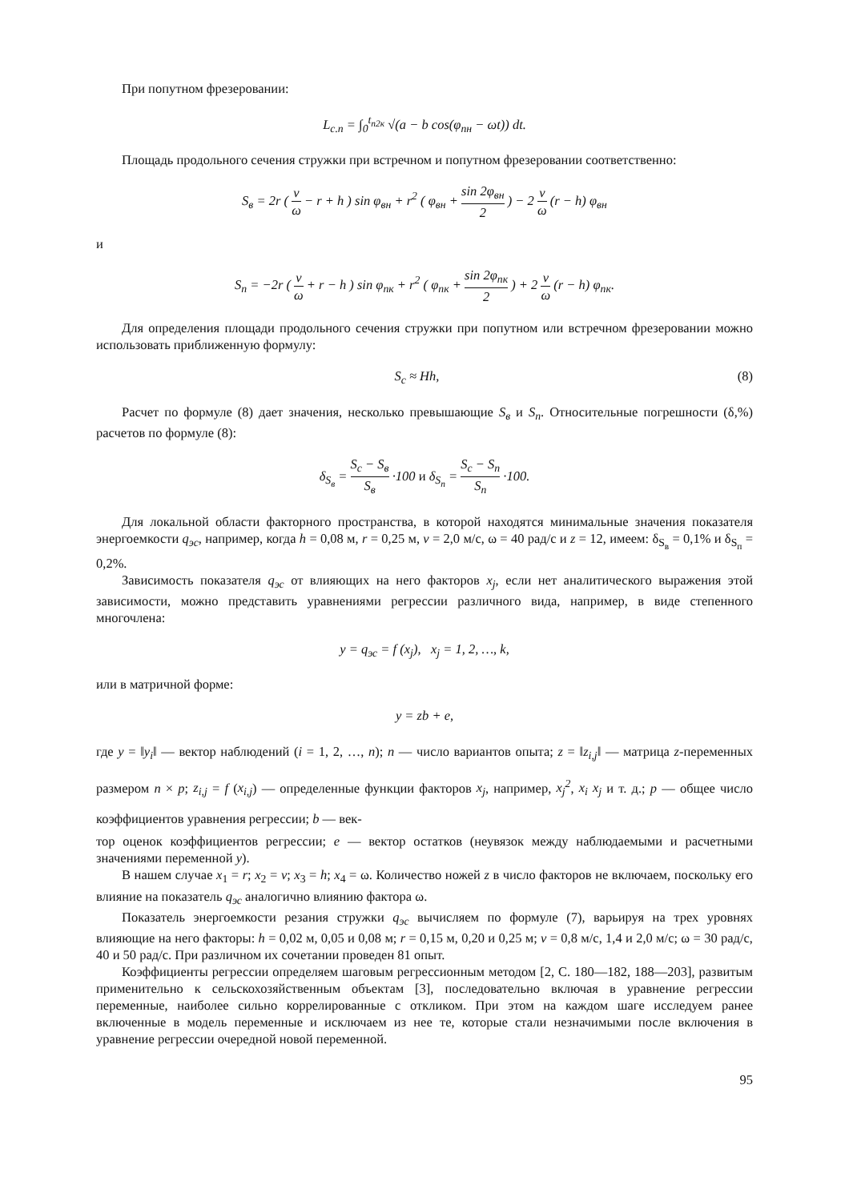При попутном фрезеровании:
L<sub>c.n</sub> = ∫<sub>0</sub><sup>t<sub>n2к</sub></sup> √(a − b cos(φ<sub>пн</sub> − ωt)) dt.
Площадь продольного сечения стружки при встречном и попутном фрезеровании соответственно:
S<sub>в</sub> = 2r ( v ω − r + h ) sin φ<sub>вн</sub> + r<sup>2</sup> ( φ<sub>вн</sub> + sin 2φ<sub>вн</sub> 2 ) − 2 v ω (r − h) φ<sub>вн</sub>
и
S<sub>п</sub> = −2r ( v ω + r − h ) sin φ<sub>пк</sub> + r<sup>2</sup> ( φ<sub>пк</sub> + sin 2φ<sub>пк</sub> 2 ) + 2 v ω (r − h) φ<sub>пк</sub>.
Для определения площади продольного сечения стружки при попутном или встречном фрезеровании можно использовать приближенную формулу:
S<sub>c</sub> ≈ Hh, (8)
Расчет по формуле (8) дает значения, несколько превышающие S<sub>в</sub> и S<sub>п</sub>. Относительные погрешности (δ,%) расчетов по формуле (8):
δ<sub>S<sub>в</sub></sub> = S<sub>c</sub> − S<sub>в</sub> S<sub>в</sub> ·100 и δ<sub>S<sub>п</sub></sub> = S<sub>c</sub> − S<sub>п</sub> S<sub>п</sub> ·100.
Для локальной области факторного пространства, в которой находятся минимальные значения показателя энергоемкости q<sub>эс</sub>, например, когда h = 0,08 м, r = 0,25 м, v = 2,0 м/с, ω = 40 рад/с и z = 12, имеем: δ<sub>S<sub>в</sub></sub> = 0,1% и δ<sub>S<sub>п</sub></sub> = 0,2%.
Зависимость показателя q<sub>эс</sub> от влияющих на него факторов x<sub>j</sub>, если нет аналитического выражения этой зависимости, можно представить уравнениями регрессии различного вида, например, в виде степенного многочлена:
y = q<sub>эс</sub> = f (x<sub>j</sub>), x<sub>j</sub> = 1, 2, …, k,
или в матричной форме:
y = zb + e,
где y = ‖y<sub>i</sub>‖ — вектор наблюдений (i = 1, 2, …, n); n — число вариантов опыта; z = ‖z<sub>i,j</sub>‖ — матрица z-переменных размером n × p; z<sub>i,j</sub> = f (x<sub>i,j</sub>) — определенные функции факторов x<sub>j</sub>, например, x<sub>j</sub><sup>2</sup>, x<sub>i</sub> x<sub>j</sub> и т. д.; p — общее число коэффициентов уравнения регрессии; b — век-
тор оценок коэффициентов регрессии; e — вектор остатков (неувязок между наблюдаемыми и расчетными значениями переменной y).
В нашем случае x<sub>1</sub> = r; x<sub>2</sub> = v; x<sub>3</sub> = h; x<sub>4</sub> = ω. Количество ножей z в число факторов не включаем, поскольку его влияние на показатель q<sub>эс</sub> аналогично влиянию фактора ω.
Показатель энергоемкости резания стружки q<sub>эс</sub> вычисляем по формуле (7), варьируя на трех уровнях влияющие на него факторы: h = 0,02 м, 0,05 и 0,08 м; r = 0,15 м, 0,20 и 0,25 м; v = 0,8 м/с, 1,4 и 2,0 м/с; ω = 30 рад/с, 40 и 50 рад/с. При различном их сочетании проведен 81 опыт.
Коэффициенты регрессии определяем шаговым регрессионным методом [2, С. 180—182, 188—203], развитым применительно к сельскохозяйственным объектам [3], последовательно включая в уравнение регрессии переменные, наиболее сильно коррелированные с откликом. При этом на каждом шаге исследуем ранее включенные в модель переменные и исключаем из нее те, которые стали незначимыми после включения в уравнение регрессии очередной новой переменной.
95